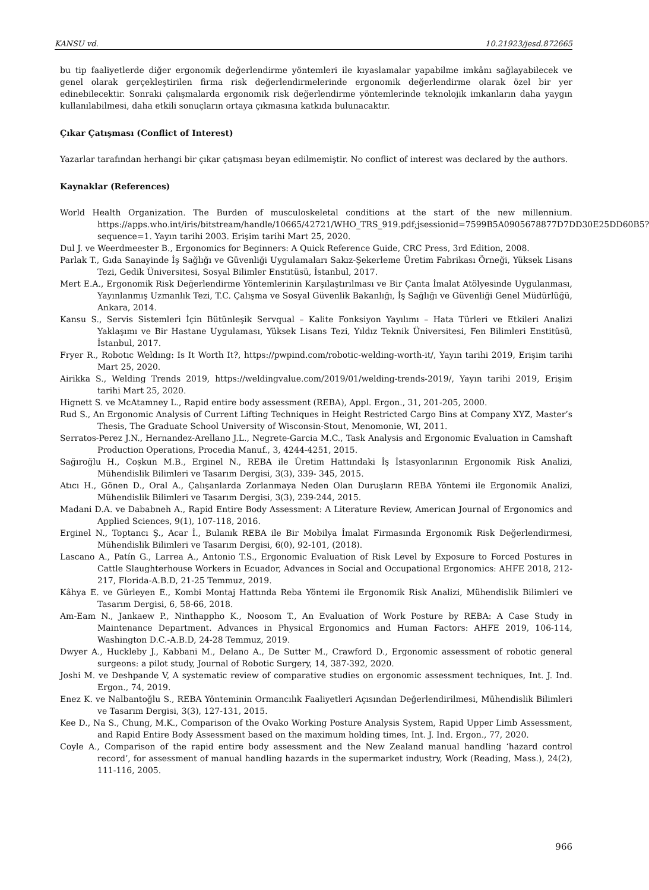KANSU vd. 10.21923/jesd.872665
bu tip faaliyetlerde diğer ergonomik değerlendirme yöntemleri ile kıyaslamalar yapabilme imkânı sağlayabilecek ve genel olarak gerçekleştirilen firma risk değerlendirmelerinde ergonomik değerlendirme olarak özel bir yer edinebilecektir. Sonraki çalışmalarda ergonomik risk değerlendirme yöntemlerinde teknolojik imkanların daha yaygın kullanılabilmesi, daha etkili sonuçların ortaya çıkmasına katkıda bulunacaktır.
Çıkar Çatışması (Conflict of Interest)
Yazarlar tarafından herhangi bir çıkar çatışması beyan edilmemiştir. No conflict of interest was declared by the authors.
Kaynaklar (References)
World Health Organization. The Burden of musculoskeletal conditions at the start of the new millennium. https://apps.who.int/iris/bitstream/handle/10665/42721/WHO_TRS_919.pdf;jsessionid=7599B5A0905678877D7DD30E25DD60B5?sequence=1. Yayın tarihi 2003. Erişim tarihi Mart 25, 2020.
Dul J. ve Weerdmeester B., Ergonomics for Beginners: A Quick Reference Guide, CRC Press, 3rd Edition, 2008.
Parlak T., Gıda Sanayinde İş Sağlığı ve Güvenliği Uygulamaları Sakız-Şekerleme Üretim Fabrikası Örneği, Yüksek Lisans Tezi, Gedik Üniversitesi, Sosyal Bilimler Enstitüsü, İstanbul, 2017.
Mert E.A., Ergonomik Risk Değerlendirme Yöntemlerinin Karşılaştırılması ve Bir Çanta İmalat Atölyesinde Uygulanması, Yayınlanmış Uzmanlık Tezi, T.C. Çalışma ve Sosyal Güvenlik Bakanlığı, İş Sağlığı ve Güvenliği Genel Müdürlüğü, Ankara, 2014.
Kansu S., Servis Sistemleri İçin Bütünleşik Servqual – Kalite Fonksiyon Yayılımı – Hata Türleri ve Etkileri Analizi Yaklaşımı ve Bir Hastane Uygulaması, Yüksek Lisans Tezi, Yıldız Teknik Üniversitesi, Fen Bilimleri Enstitüsü, İstanbul, 2017.
Fryer R., Robotıc Weldıng: Is It Worth It?, https://pwpind.com/robotic-welding-worth-it/, Yayın tarihi 2019, Erişim tarihi Mart 25, 2020.
Airikka S., Welding Trends 2019, https://weldingvalue.com/2019/01/welding-trends-2019/, Yayın tarihi 2019, Erişim tarihi Mart 25, 2020.
Hignett S. ve McAtamney L., Rapid entire body assessment (REBA), Appl. Ergon., 31, 201-205, 2000.
Rud S., An Ergonomic Analysis of Current Lifting Techniques in Height Restricted Cargo Bins at Company XYZ, Master’s Thesis, The Graduate School University of Wisconsin-Stout, Menomonie, WI, 2011.
Serratos-Perez J.N., Hernandez-Arellano J.L., Negrete-Garcia M.C., Task Analysis and Ergonomic Evaluation in Camshaft Production Operations, Procedia Manuf., 3, 4244-4251, 2015.
Sağıroğlu H., Coşkun M.B., Erginel N., REBA ile Üretim Hattındaki İş İstasyonlarının Ergonomik Risk Analizi, Mühendislik Bilimleri ve Tasarım Dergisi, 3(3), 339- 345, 2015.
Atıcı H., Gönen D., Oral A., Çalışanlarda Zorlanmaya Neden Olan Duruşların REBA Yöntemi ile Ergonomik Analizi, Mühendislik Bilimleri ve Tasarım Dergisi, 3(3), 239-244, 2015.
Madani D.A. ve Dababneh A., Rapid Entire Body Assessment: A Literature Review, American Journal of Ergonomics and Applied Sciences, 9(1), 107-118, 2016.
Erginel N., Toptancı Ş., Acar İ., Bulanık REBA ile Bir Mobilya İmalat Firmasında Ergonomik Risk Değerlendirmesi, Mühendislik Bilimleri ve Tasarım Dergisi, 6(0), 92-101, (2018).
Lascano A., Patín G., Larrea A., Antonio T.S., Ergonomic Evaluation of Risk Level by Exposure to Forced Postures in Cattle Slaughterhouse Workers in Ecuador, Advances in Social and Occupational Ergonomics: AHFE 2018, 212-217, Florida-A.B.D, 21-25 Temmuz, 2019.
Kâhya E. ve Gürleyen E., Kombi Montaj Hattında Reba Yöntemi ile Ergonomik Risk Analizi, Mühendislik Bilimleri ve Tasarım Dergisi, 6, 58-66, 2018.
Am-Eam N., Jankaew P., Ninthappho K., Noosom T., An Evaluation of Work Posture by REBA: A Case Study in Maintenance Department. Advances in Physical Ergonomics and Human Factors: AHFE 2019, 106-114, Washington D.C.-A.B.D, 24-28 Temmuz, 2019.
Dwyer A., Huckleby J., Kabbani M., Delano A., De Sutter M., Crawford D., Ergonomic assessment of robotic general surgeons: a pilot study, Journal of Robotic Surgery, 14, 387-392, 2020.
Joshi M. ve Deshpande V, A systematic review of comparative studies on ergonomic assessment techniques, Int. J. Ind. Ergon., 74, 2019.
Enez K. ve Nalbantoğlu S., REBA Yönteminin Ormancılık Faaliyetleri Açısından Değerlendirilmesi, Mühendislik Bilimleri ve Tasarım Dergisi, 3(3), 127-131, 2015.
Kee D., Na S., Chung, M.K., Comparison of the Ovako Working Posture Analysis System, Rapid Upper Limb Assessment, and Rapid Entire Body Assessment based on the maximum holding times, Int. J. Ind. Ergon., 77, 2020.
Coyle A., Comparison of the rapid entire body assessment and the New Zealand manual handling ‘hazard control record’, for assessment of manual handling hazards in the supermarket industry, Work (Reading, Mass.), 24(2), 111-116, 2005.
966